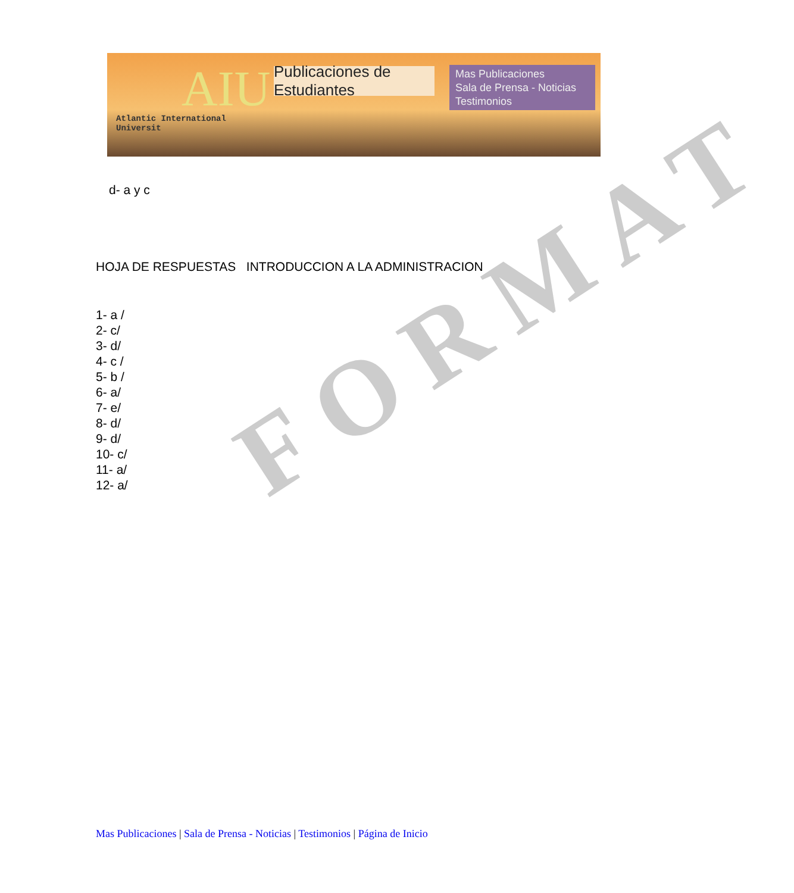AIU
Atlantic International Universit
Publicaciones de Estudiantes
Mas Publicaciones
Sala de Prensa - Noticias
Testimonios
FORMAT
d- a y c
HOJA DE RESPUESTAS INTRODUCCION A LA ADMINISTRACION
1- a /
2- c/
3- d/
4- c /
5- b /
6- a/
7- e/
8- d/
9- d/
10- c/
11- a/
12- a/
Mas Publicaciones | Sala de Prensa - Noticias | Testimonios | Página de Inicio